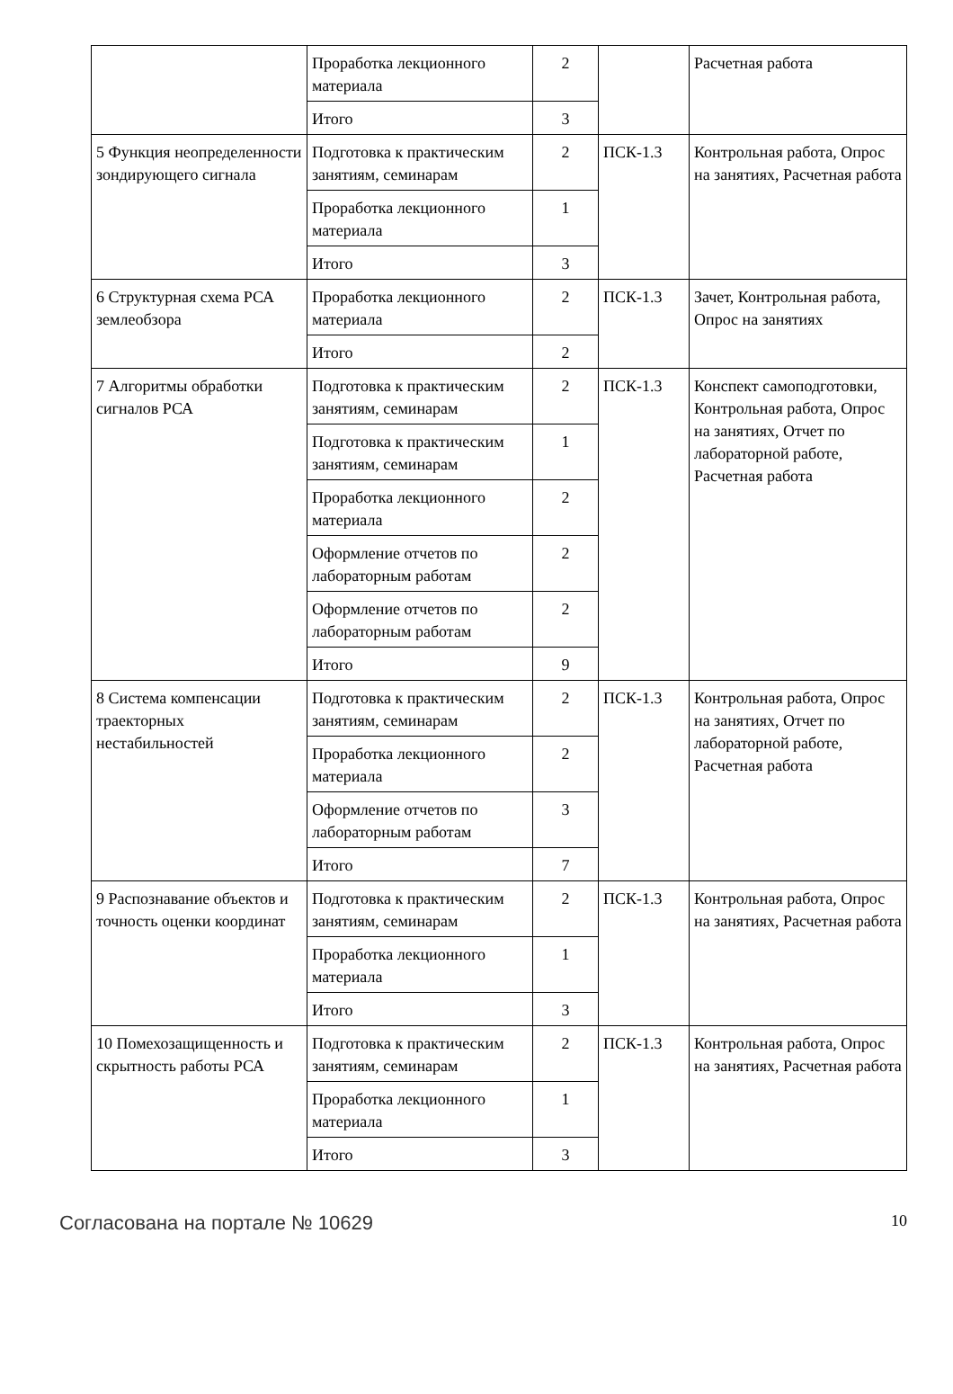| | Проработка лекционного материала | 2 | | Расчетная работа |
| | Итого | 3 | | |
| 5 Функция неопределенности зондирующего сигнала | Подготовка к практическим занятиям, семинарам | 2 | ПСК-1.3 | Контрольная работа, Опрос на занятиях, Расчетная работа |
| | Проработка лекционного материала | 1 | | |
| | Итого | 3 | | |
| 6 Структурная схема РСА землеобзора | Проработка лекционного материала | 2 | ПСК-1.3 | Зачет, Контрольная работа, Опрос на занятиях |
| | Итого | 2 | | |
| 7 Алгоритмы обработки сигналов РСА | Подготовка к практическим занятиям, семинарам | 2 | ПСК-1.3 | Конспект самоподготовки, Контрольная работа, Опрос на занятиях, Отчет по лабораторной работе, Расчетная работа |
| | Подготовка к практическим занятиям, семинарам | 1 | | |
| | Проработка лекционного материала | 2 | | |
| | Оформление отчетов по лабораторным работам | 2 | | |
| | Оформление отчетов по лабораторным работам | 2 | | |
| | Итого | 9 | | |
| 8 Система компенсации траекторных нестабильностей | Подготовка к практическим занятиям, семинарам | 2 | ПСК-1.3 | Контрольная работа, Опрос на занятиях, Отчет по лабораторной работе, Расчетная работа |
| | Проработка лекционного материала | 2 | | |
| | Оформление отчетов по лабораторным работам | 3 | | |
| | Итого | 7 | | |
| 9 Распознавание объектов и точность оценки координат | Подготовка к практическим занятиям, семинарам | 2 | ПСК-1.3 | Контрольная работа, Опрос на занятиях, Расчетная работа |
| | Проработка лекционного материала | 1 | | |
| | Итого | 3 | | |
| 10 Помехозащищенность и скрытность работы РСА | Подготовка к практическим занятиям, семинарам | 2 | ПСК-1.3 | Контрольная работа, Опрос на занятиях, Расчетная работа |
| | Проработка лекционного материала | 1 | | |
| | Итого | 3 | | |
Согласована на портале № 10629 10